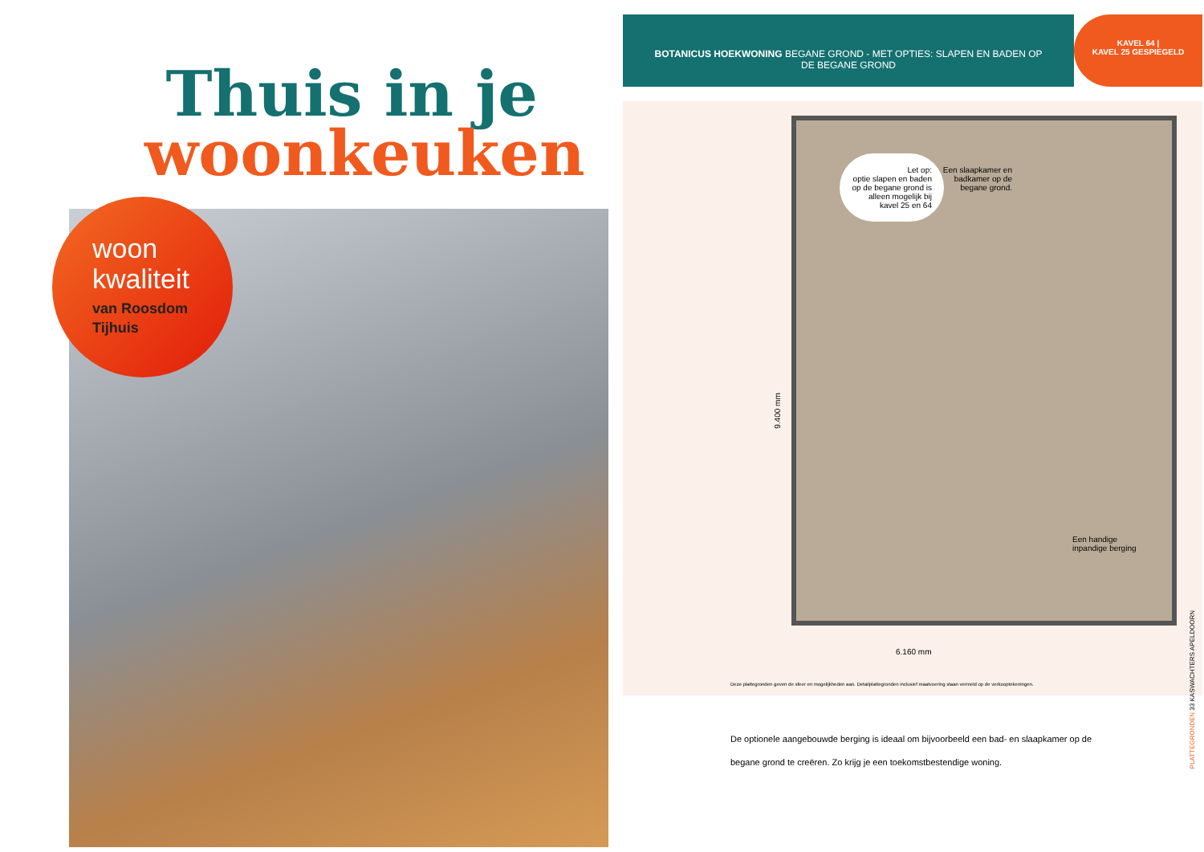Thuis in je
woonkeuken
woon
kwaliteit
van Roosdom
Tijhuis
BOTANICUS HOEKWONING BEGANE GROND - MET OPTIES: SLAPEN EN BADEN OP DE BEGANE GROND
KAVEL 64 |
KAVEL 25 GESPIEGELD
Let op:
optie slapen en baden op de begane grond is alleen mogelijk bij kavel 25 en 64
Een slaapkamer en badkamer op de begane grond.
Een handige
inpandige berging
9.400 mm
6.160 mm
Deze plattegronden geven de sfeer en mogelijkheden aan. Detailplattegronden inclusief maatvoering staan vermeld op de verkooptekeningen.
De optionele aangebouwde berging is ideaal om bijvoorbeeld een bad- en slaapkamer op de begane grond te creëren. Zo krijg je een toekomstbestendige woning.
PLATTEGRONDEN 33 KASWACHTERS APELDOORN